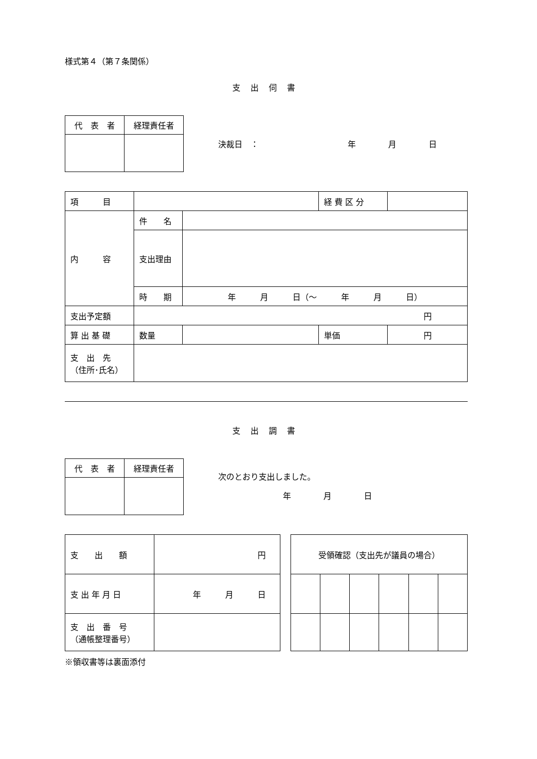様式第４（第７条関係）
支出伺書
| 代 表 者 | 経理責任者 |
決裁日　：　　　　　　　　　　　年　　　　月　　　　日
| 項 目 | | | 経 費 区 分 | |
| 内 容 | 件 名 | | | |
| | 支出理由 | | | |
| | 時 期 | 年 月 日（〜 年 月 日） | | |
| 支出予定額 | 円 | | | |
| 算 出 基 礎 | 数量 | | 単価 | 円 |
| 支 出 先 （住所･氏名） | | | | |
支出調書
| 代 表 者 | 経理責任者 |
次のとおり支出しました。
　　　　　　　　年　　　　月　　　　日
| 支 出 額 | 円 |
| 支 出 年 月 日 | 年 月 日 |
| 支 出 番 号 （通帳整理番号） | |
| 受領確認（支出先が議員の場合） | | | | | |
※領収書等は裏面添付